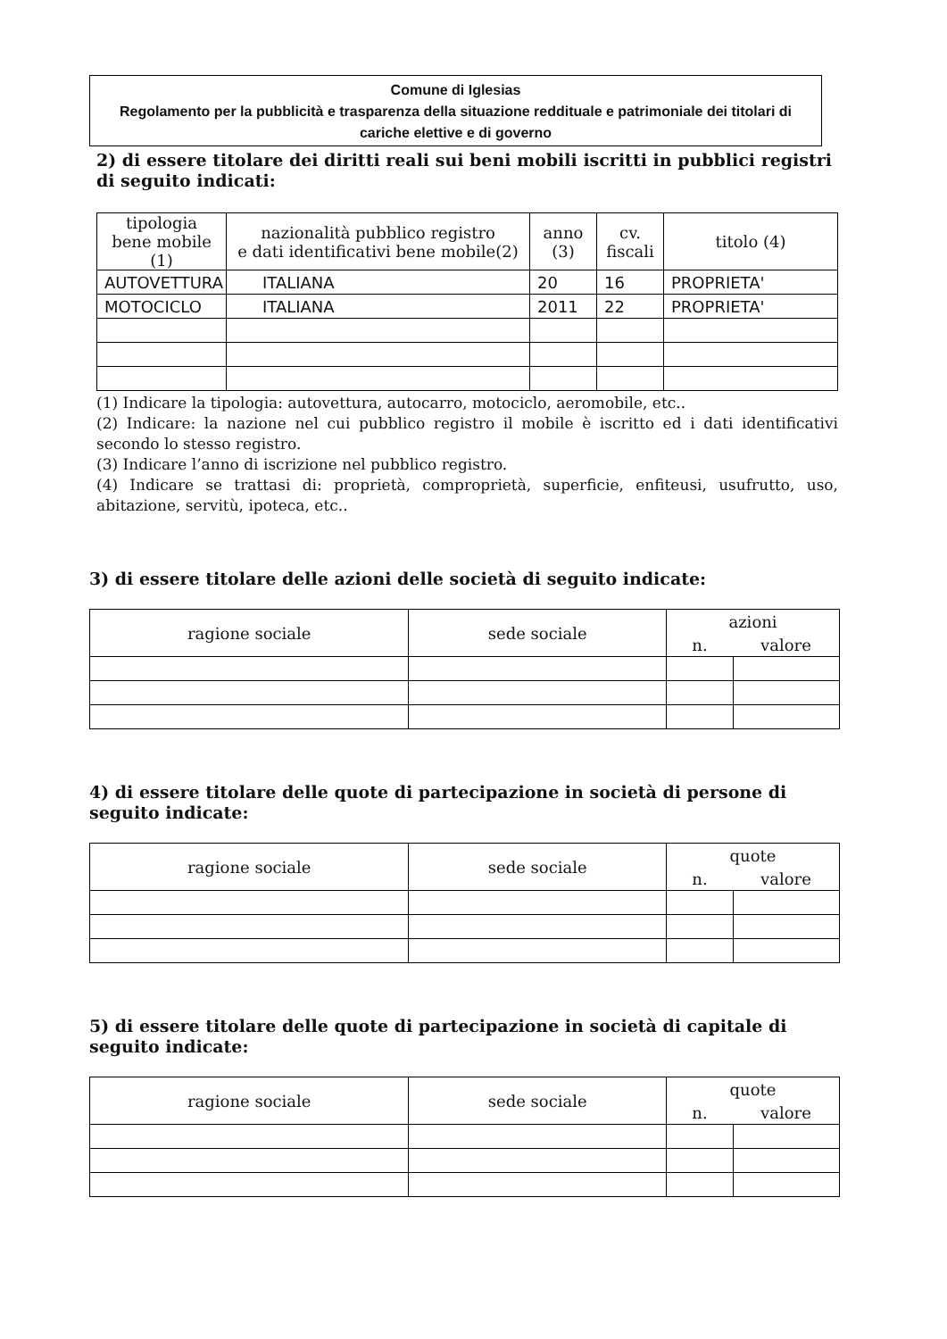Comune di Iglesias
Regolamento per la pubblicità e trasparenza della situazione reddituale e patrimoniale dei titolari di cariche elettive e di governo
2) di essere titolare dei diritti reali sui beni mobili iscritti in pubblici registri di seguito indicati:
| tipologia bene mobile (1) | nazionalità pubblico registro e dati identificativi bene mobile(2) | anno (3) | cv. fiscali | titolo (4) |
| --- | --- | --- | --- | --- |
| AUTOVETTURA | ITALIANA | 20 | 16 | PROPRIETA' |
| MOTOCICLO | ITALIANA | 2011 | 22 | PROPRIETA' |
(1) Indicare la tipologia: autovettura, autocarro, motociclo, aeromobile, etc..
(2) Indicare: la nazione nel cui pubblico registro il mobile è iscritto ed i dati identificativi secondo lo stesso registro.
(3) Indicare l’anno di iscrizione nel pubblico registro.
(4) Indicare se trattasi di: proprietà, comproprietà, superficie, enfiteusi, usufrutto, uso, abitazione, servitù, ipoteca, etc..
3) di essere titolare delle azioni delle società di seguito indicate:
| ragione sociale | sede sociale | azioni | |
| --- | --- | --- | --- |
| | | n. | valore |
4) di essere titolare delle quote di partecipazione in società di persone di seguito indicate:
| ragione sociale | sede sociale | quote | |
| --- | --- | --- | --- |
| | | n. | valore |
5) di essere titolare delle quote di partecipazione in società di capitale di seguito indicate:
| ragione sociale | sede sociale | quote | |
| --- | --- | --- | --- |
| | | n. | valore |